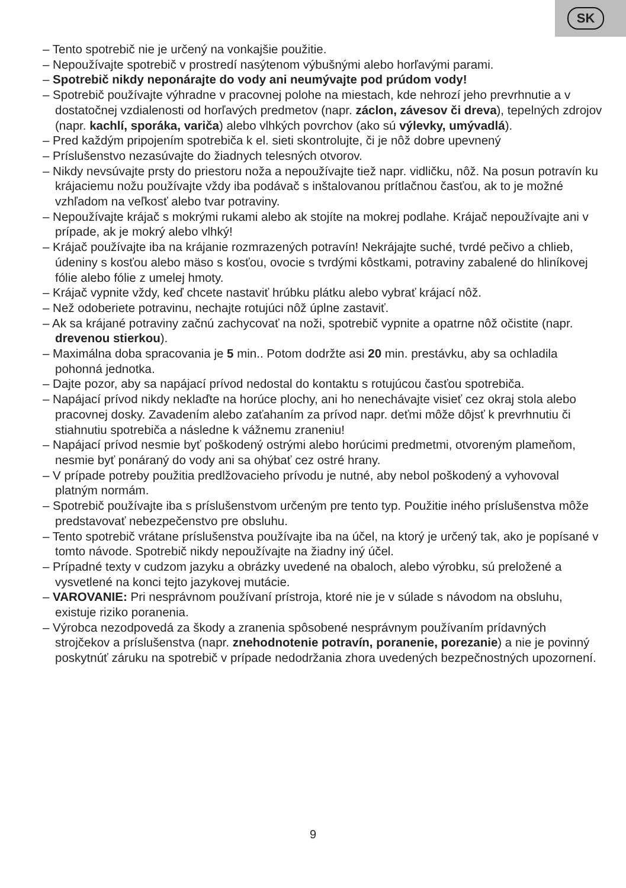SK
– Tento spotrebič nie je určený na vonkajšie použitie.
– Nepoužívajte spotrebič v prostredí nasýtenom výbušnými alebo horľavými parami.
– Spotrebič nikdy neponárajte do vody ani neumývajte pod prúdom vody!
– Spotrebič používajte výhradne v pracovnej polohe na miestach, kde nehrozí jeho prevrhnutie a v dostatočnej vzdialenosti od horľavých predmetov (napr. záclon, závesov či dreva), tepelných zdrojov (napr. kachlí, sporáka, variča) alebo vlhkých povrchov (ako sú výlevky, umývadlá).
– Pred každým pripojením spotrebiča k el. sieti skontrolujte, či je nôž dobre upevnený
– Príslušenstvo nezasúvajte do žiadnych telesných otvorov.
– Nikdy nevsúvajte prsty do priestoru noža a nepoužívajte tiež napr. vidličku, nôž. Na posun potravín ku krájaciemu nožu používajte vždy iba podávač s inštalovanou prítlačnou časťou, ak to je možné vzhľadom na veľkosť alebo tvar potraviny.
– Nepoužívajte krájač s mokrými rukami alebo ak stojíte na mokrej podlahe. Krájač nepoužívajte ani v prípade, ak je mokrý alebo vlhký!
– Krájač používajte iba na krájanie rozmrazených potravín! Nekrájajte suché, tvrdé pečivo a chlieb, údeniny s kosťou alebo mäso s kosťou, ovocie s tvrdými kôstkami, potraviny zabalené do hliníkovej fólie alebo fólie z umelej hmoty.
– Krájač vypnite vždy, keď chcete nastaviť hrúbku plátku alebo vybrať krájací nôž.
– Než odoberiete potravinu, nechajte rotujúci nôž úplne zastaviť.
– Ak sa krájané potraviny začnú zachycovať na noži, spotrebič vypnite a opatrne nôž očistite (napr. drevenou stierkou).
– Maximálna doba spracovania je 5 min.. Potom dodržte asi 20 min. prestávku, aby sa ochladila pohonná jednotka.
– Dajte pozor, aby sa napájací prívod nedostal do kontaktu s rotujúcou časťou spotrebiča.
– Napájací prívod nikdy neklaďte na horúce plochy, ani ho nenechávajte visieť cez okraj stola alebo pracovnej dosky. Zavadením alebo zaťahaním za prívod napr. deťmi môže dôjsť k prevrhnutiu či stiahnutiu spotrebiča a následne k vážnemu zraneniu!
– Napájací prívod nesmie byť poškodený ostrými alebo horúcimi predmetmi, otvoreným plameňom, nesmie byť ponáraný do vody ani sa ohýbať cez ostré hrany.
– V prípade potreby použitia predlžovacieho prívodu je nutné, aby nebol poškodený a vyhovoval platným normám.
– Spotrebič používajte iba s príslušenstvom určeným pre tento typ. Použitie iného príslušenstva môže predstavovať nebezpečenstvo pre obsluhu.
– Tento spotrebič vrátane príslušenstva používajte iba na účel, na ktorý je určený tak, ako je popísané v tomto návode. Spotrebič nikdy nepoužívajte na žiadny iný účel.
– Prípadné texty v cudzom jazyku a obrázky uvedené na obaloch, alebo výrobku, sú preložené a vysvetlené na konci tejto jazykovej mutácie.
– VAROVANIE: Pri nesprávnom používaní prístroja, ktoré nie je v súlade s návodom na obsluhu, existuje riziko poranenia.
– Výrobca nezodpovedá za škody a zranenia spôsobené nesprávnym používaním prídavných strojčekov a príslušenstva (napr. znehodnotenie potravín, poranenie, porezanie) a nie je povinný poskytnúť záruku na spotrebič v prípade nedodržania zhora uvedených bezpečnostných upozornení.
9